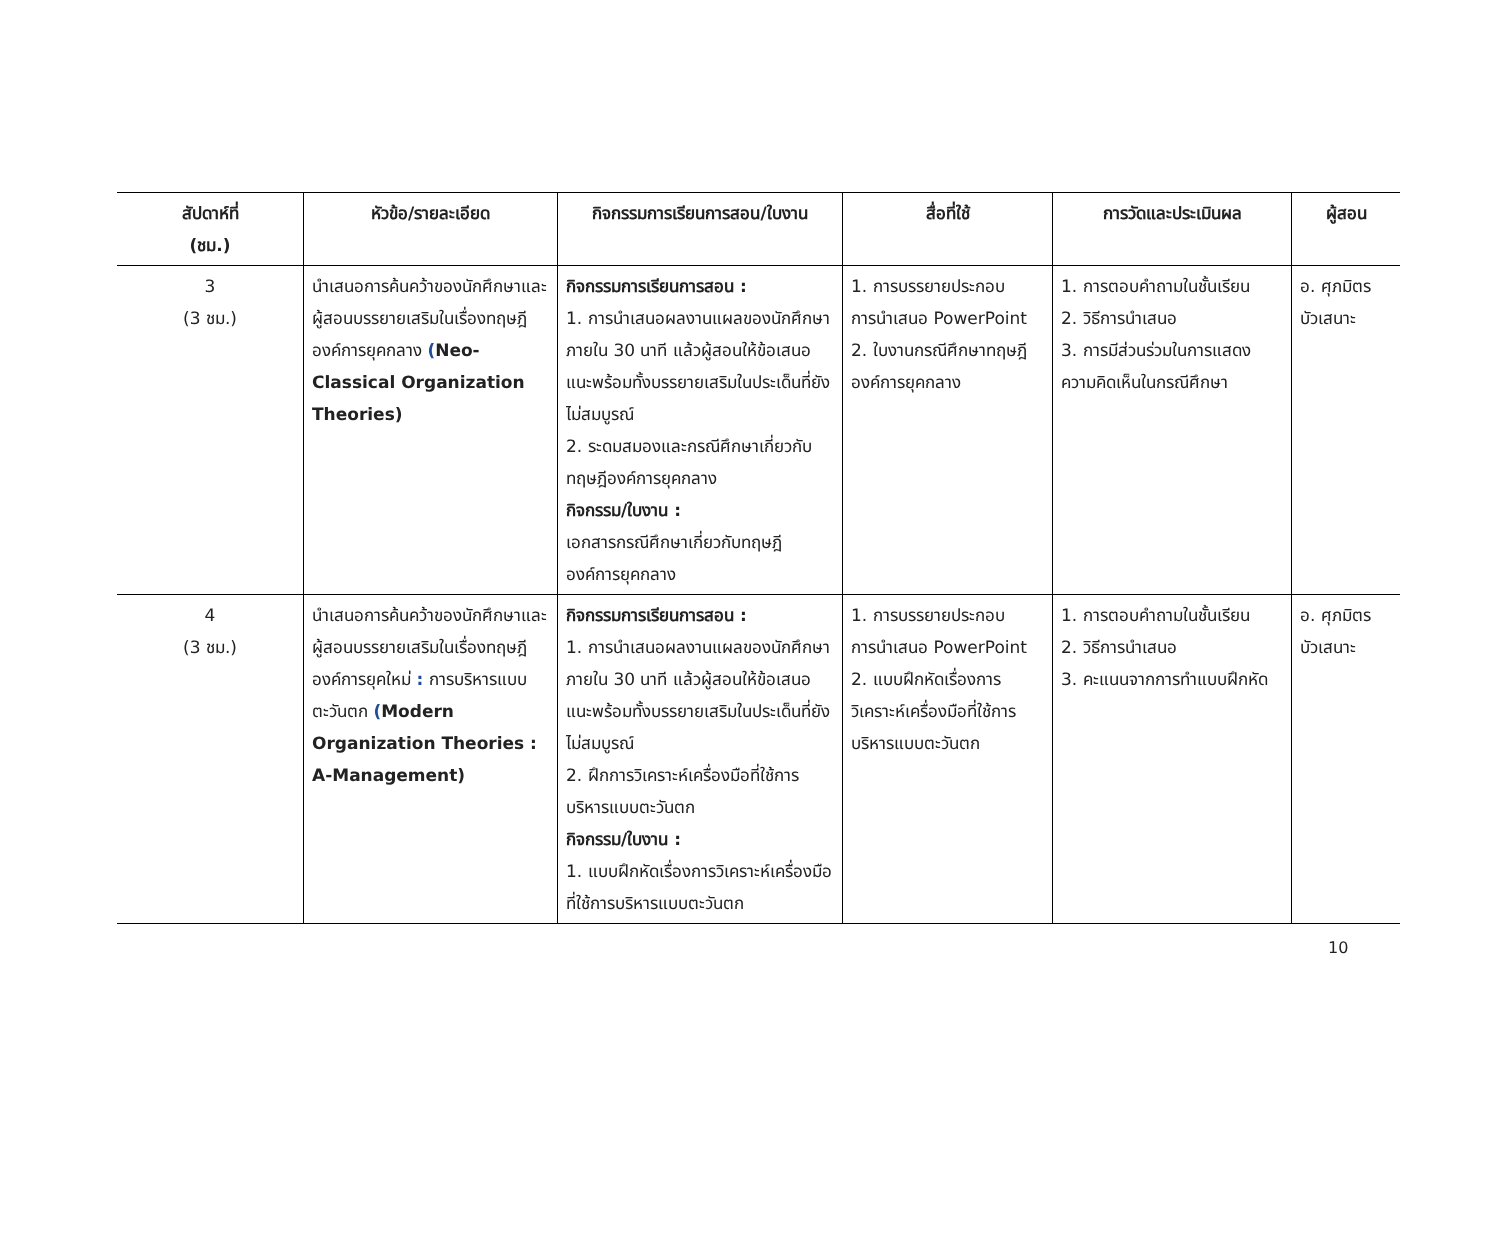| สัปดาห์ที่ (ชม.) | หัวข้อ/รายละเอียด | กิจกรรมการเรียนการสอน/ใบงาน | สื่อที่ใช้ | การวัดและประเมินผล | ผู้สอน |
| --- | --- | --- | --- | --- | --- |
| 3 (3 ชม.) | นำเสนอการค้นคว้าของนักศึกษาและผู้สอนบรรยายเสริมในเรื่องทฤษฎีองค์การยุคกลาง ( Neo-Classical Organization Theories) | กิจกรรมการเรียนการสอน : 1. การนำเสนอผลงานแผลของนักศึกษาภายใน 30 นาที แล้วผู้สอนให้ข้อเสนอแนะพร้อมทั้งบรรยายเสริมในประเด็นที่ยังไม่สมบูรณ์ 2. ระดมสมองและกรณีศึกษาเกี่ยวกับทฤษฎีองค์การยุคกลาง กิจกรรม/ใบงาน : เอกสารกรณีศึกษาเกี่ยวกับทฤษฎีองค์การยุคกลาง | 1. การบรรยายประกอบการนำเสนอ PowerPoint 2. ใบงานกรณีศึกษาทฤษฎีองค์การยุคกลาง | 1. การตอบคำถามในชั้นเรียน 2. วิธีการนำเสนอ 3. การมีส่วนร่วมในการแสดงความคิดเห็นในกรณีศึกษา | อ. ศุภมิตร บัวเสนาะ |
| 4 (3 ชม.) | นำเสนอการค้นคว้าของนักศึกษาและผู้สอนบรรยายเสริมในเรื่องทฤษฎีองค์การยุคใหม่ : การบริหารแบบตะวันตก ( Modern Organization Theories : A-Management) | กิจกรรมการเรียนการสอน : 1. การนำเสนอผลงานแผลของนักศึกษาภายใน 30 นาที แล้วผู้สอนให้ข้อเสนอแนะพร้อมทั้งบรรยายเสริมในประเด็นที่ยังไม่สมบูรณ์ 2. ฝึกการวิเคราะห์เครื่องมือที่ใช้การบริหารแบบตะวันตก กิจกรรม/ใบงาน : 1. แบบฝึกหัดเรื่องการวิเคราะห์เครื่องมือที่ใช้การบริหารแบบตะวันตก | 1. การบรรยายประกอบการนำเสนอ PowerPoint 2. แบบฝึกหัดเรื่องการวิเคราะห์เครื่องมือที่ใช้การบริหารแบบตะวันตก | 1. การตอบคำถามในชั้นเรียน 2. วิธีการนำเสนอ 3. คะแนนจากการทำแบบฝึกหัด | อ. ศุภมิตร บัวเสนาะ |
10